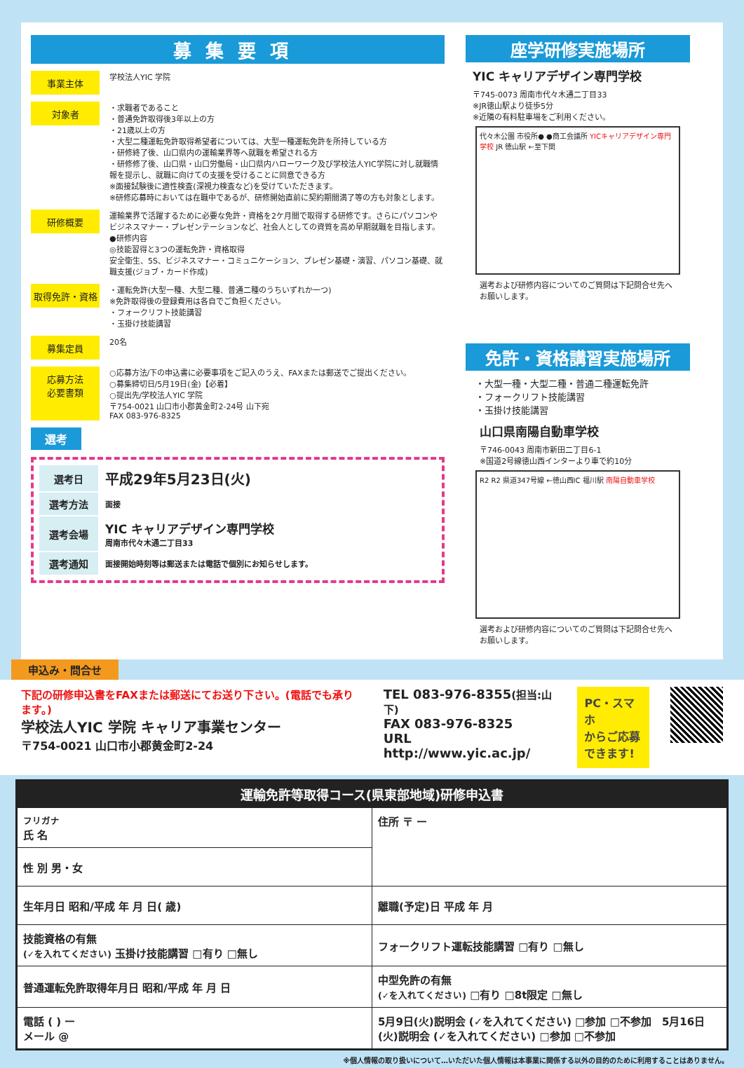募集要項
事業主体
学校法人YIC 学院
対象者
・求職者であること
・普通免許取得後3年以上の方
・21歳以上の方
・大型二種運転免許取得希望者については、大型一種運転免許を所持している方
・研修終了後、山口県内の運輸業界等へ就職を希望される方
・研修修了後、山口県・山口労働局・山口県内ハローワーク及び学校法人YIC学院に対し就職情報を提示し、就職に向けての支援を受けることに同意できる方
※面接試験後に適性検査(深視力検査など)を受けていただきます。
※研修応募時においては在職中であるが、研修開始直前に契約期間満了等の方も対象とします。
研修概要
運輸業界で活躍するために必要な免許・資格を2ケ月間で取得する研修です。さらにパソコンやビジネスマナー・プレゼンテーションなど、社会人としての資質を高め早期就職を目指します。
●研修内容
◎技能習得と3つの運転免許・資格取得
安全衛生、5S、ビジネスマナー・コミュニケーション、プレゼン基礎・演習、パソコン基礎、就職支援(ジョブ・カード作成)
取得免許・資格
・運転免許(大型一種、大型二種、普通二種のうちいずれか一つ)
※免許取得後の登録費用は各自でご負担ください。
・フォークリフト技能講習
・玉掛け技能講習
募集定員
20名
応募方法
必要書類
○応募方法/下の申込書に必要事項をご記入のうえ、FAXまたは郵送でご提出ください。
○募集締切日/5月19日(金)【必着】
○提出先/学校法人YIC 学院
〒754-0021 山口市小郡黄金町2-24号 山下宛
FAX 083-976-8325
選考
| 選考日 | 平成29年5月23日(火) |
| 選考方法 | 面接 |
| 選考会場 | YIC キャリアデザイン専門学校 周南市代々木通二丁目33 |
| 選考通知 | 面接開始時刻等は郵送または電話で個別にお知らせします。 |
座学研修実施場所
YIC キャリアデザイン専門学校
〒745-0073 周南市代々木通二丁目33
※JR徳山駅より徒歩5分
※近隣の有料駐車場をご利用ください。
代々木公園 市役所● ●商工会議所 YICキャリアデザイン専門学校 JR 徳山駅 ←至下関
選考および研修内容についてのご質問は下記問合せ先へお願いします。
免許・資格講習実施場所
・大型一種・大型二種・普通二種運転免許
・フォークリフト技能講習
・玉掛け技能講習
山口県南陽自動車学校
〒746-0043 周南市新田二丁目6-1
※国道2号線徳山西インターより車で約10分
R2 R2 県道347号線 ←徳山西IC 福川駅 南陽自動車学校
選考および研修内容についてのご質問は下記問合せ先へお願いします。
申込み・問合せ
下記の研修申込書をFAXまたは郵送にてお送り下さい。(電話でも承ります。)
学校法人YIC 学院 キャリア事業センター
〒754-0021 山口市小郡黄金町2-24
TEL 083-976-8355(担当:山下)
FAX 083-976-8325
URL http://www.yic.ac.jp/
PC・スマホ
からご応募
できます!
運輸免許等取得コース(県東部地域)研修申込書
| フリガナ 氏 名 | 住所 〒 ー |
| 性 別 男・女 | |
| 生年月日 昭和/平成 年 月 日( 歳) | 離職(予定)日 平成 年 月 |
| 技能資格の有無 (✓を入れてください) 玉掛け技能講習 □有り □無し | フォークリフト運転技能講習 □有り □無し |
| 普通運転免許取得年月日 昭和/平成 年 月 日 | 中型免許の有無 (✓を入れてください) □有り □8t限定 □無し |
| 電話 ( ) ー メール @ | 5月9日(火)説明会 (✓を入れてください) □参加 □不参加 5月16日(火)説明会 (✓を入れてください) □参加 □不参加 |
※個人情報の取り扱いについて…いただいた個人情報は本事業に関係する以外の目的のために利用することはありません。